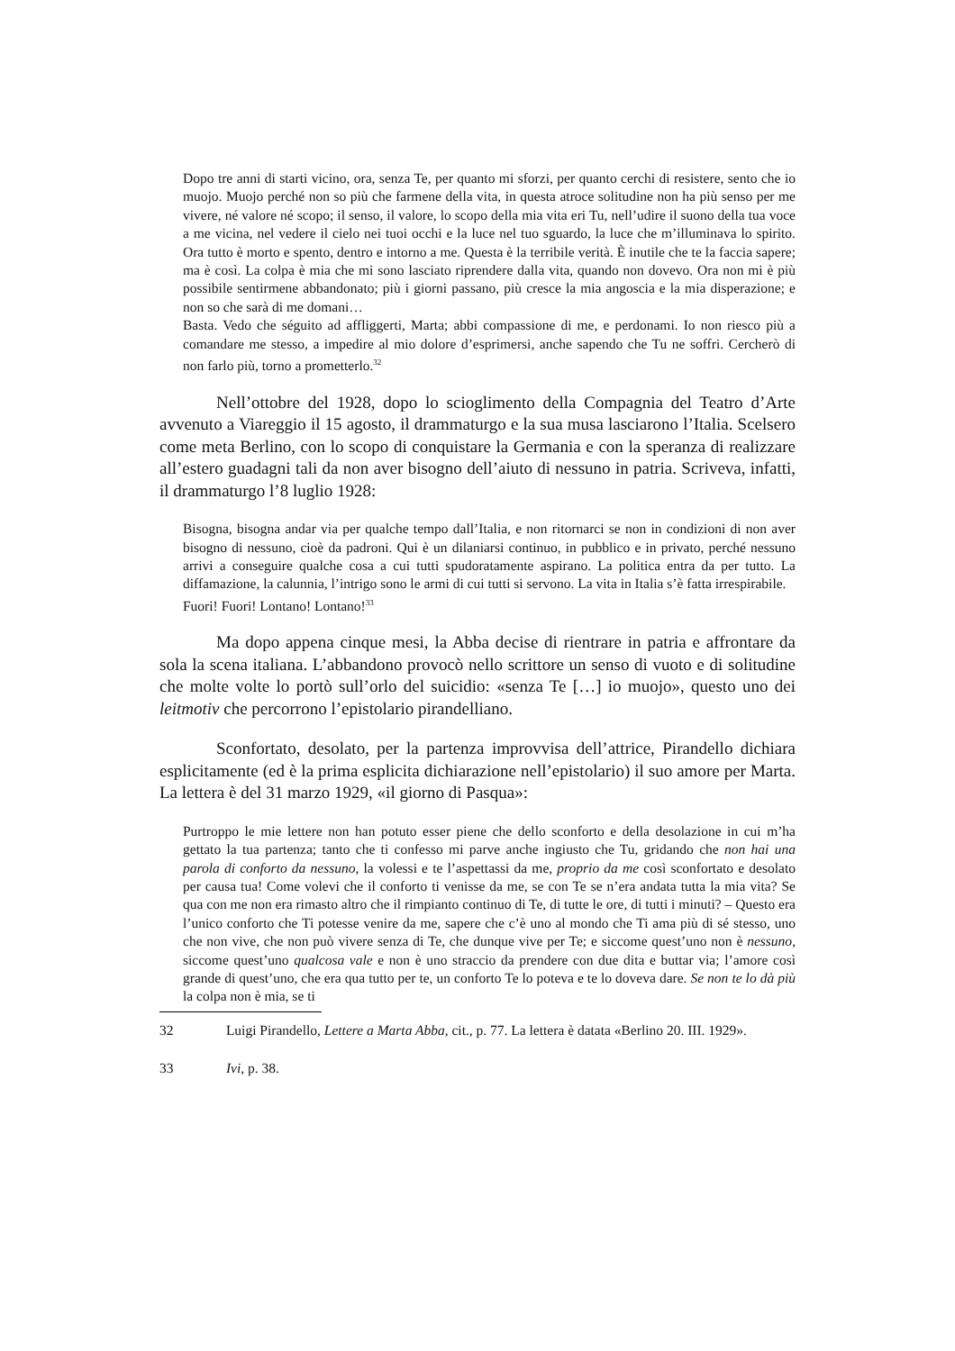Dopo tre anni di starti vicino, ora, senza Te, per quanto mi sforzi, per quanto cerchi di resistere, sento che io muojo. Muojo perché non so più che farmene della vita, in questa atroce solitudine non ha più senso per me vivere, né valore né scopo; il senso, il valore, lo scopo della mia vita eri Tu, nell’udire il suono della tua voce a me vicina, nel vedere il cielo nei tuoi occhi e la luce nel tuo sguardo, la luce che m’illuminava lo spirito. Ora tutto è morto e spento, dentro e intorno a me. Questa è la terribile verità. È inutile che te la faccia sapere; ma è così. La colpa è mia che mi sono lasciato riprendere dalla vita, quando non dovevo. Ora non mi è più possibile sentirmene abbandonato; più i giorni passano, più cresce la mia angoscia e la mia disperazione; e non so che sarà di me domani…
Basta. Vedo che séguito ad affliggerti, Marta; abbi compassione di me, e perdonami. Io non riesco più a comandare me stesso, a impedire al mio dolore d’esprimersi, anche sapendo che Tu ne soffri. Cercherò di non farlo più, torno a prometterlo.<sup>32</sup>
Nell’ottobre del 1928, dopo lo scioglimento della Compagnia del Teatro d’Arte avvenuto a Viareggio il 15 agosto, il drammaturgo e la sua musa lasciarono l’Italia. Scelsero come meta Berlino, con lo scopo di conquistare la Germania e con la speranza di realizzare all’estero guadagni tali da non aver bisogno dell’aiuto di nessuno in patria. Scriveva, infatti, il drammaturgo l’8 luglio 1928:
Bisogna, bisogna andar via per qualche tempo dall’Italia, e non ritornarci se non in condizioni di non aver bisogno di nessuno, cioè da padroni. Qui è un dilaniarsi continuo, in pubblico e in privato, perché nessuno arrivi a conseguire qualche cosa a cui tutti spudoratamente aspirano. La politica entra da per tutto. La diffamazione, la calunnia, l’intrigo sono le armi di cui tutti si servono. La vita in Italia s’è fatta irrespirabile.
Fuori! Fuori! Lontano! Lontano!<sup>33</sup>
Ma dopo appena cinque mesi, la Abba decise di rientrare in patria e affrontare da sola la scena italiana. L’abbandono provocò nello scrittore un senso di vuoto e di solitudine che molte volte lo portò sull’orlo del suicidio: «senza Te […] io muojo», questo uno dei leitmotiv che percorrono l’epistolario pirandelliano.
Sconfortato, desolato, per la partenza improvvisa dell’attrice, Pirandello dichiara esplicitamente (ed è la prima esplicita dichiarazione nell’epistolario) il suo amore per Marta. La lettera è del 31 marzo 1929, «il giorno di Pasqua»:
Purtroppo le mie lettere non han potuto esser piene che dello sconforto e della desolazione in cui m’ha gettato la tua partenza; tanto che ti confesso mi parve anche ingiusto che Tu, gridando che non hai una parola di conforto da nessuno, la volessi e te l’aspettassi da me, proprio da me così sconfortato e desolato per causa tua! Come volevi che il conforto ti venisse da me, se con Te se n’era andata tutta la mia vita? Se qua con me non era rimasto altro che il rimpianto continuo di Te, di tutte le ore, di tutti i minuti? – Questo era l’unico conforto che Ti potesse venire da me, sapere che c’è uno al mondo che Ti ama più di sé stesso, uno che non vive, che non può vivere senza di Te, che dunque vive per Te; e siccome quest’uno non è nessuno, siccome quest’uno qualcosa vale e non è uno straccio da prendere con due dita e buttar via; l’amore così grande di quest’uno, che era qua tutto per te, un conforto Te lo poteva e te lo doveva dare. Se non te lo dà più la colpa non è mia, se ti
32 Luigi Pirandello, Lettere a Marta Abba, cit., p. 77. La lettera è datata «Berlino 20. III. 1929».
33 Ivi, p. 38.